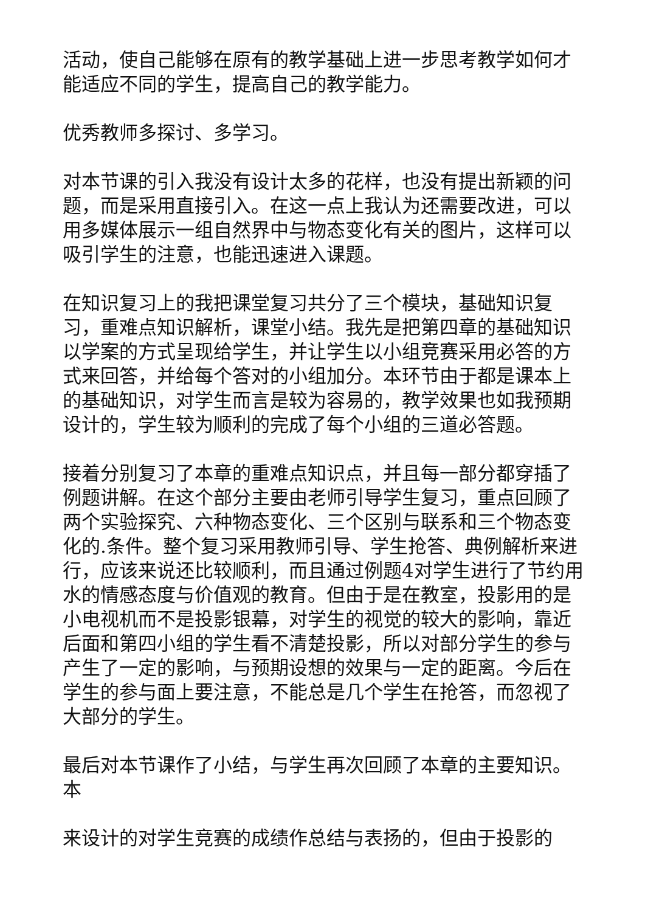活动，使自己能够在原有的教学基础上进一步思考教学如何才能适应不同的学生，提高自己的教学能力。
优秀教师多探讨、多学习。
对本节课的引入我没有设计太多的花样，也没有提出新颖的问题，而是采用直接引入。在这一点上我认为还需要改进，可以用多媒体展示一组自然界中与物态变化有关的图片，这样可以吸引学生的注意，也能迅速进入课题。
在知识复习上的我把课堂复习共分了三个模块，基础知识复习，重难点知识解析，课堂小结。我先是把第四章的基础知识以学案的方式呈现给学生，并让学生以小组竞赛采用必答的方式来回答，并给每个答对的小组加分。本环节由于都是课本上的基础知识，对学生而言是较为容易的，教学效果也如我预期设计的，学生较为顺利的完成了每个小组的三道必答题。
接着分别复习了本章的重难点知识点，并且每一部分都穿插了例题讲解。在这个部分主要由老师引导学生复习，重点回顾了两个实验探究、六种物态变化、三个区别与联系和三个物态变化的.条件。整个复习采用教师引导、学生抢答、典例解析来进行，应该来说还比较顺利，而且通过例题4对学生进行了节约用水的情感态度与价值观的教育。但由于是在教室，投影用的是小电视机而不是投影银幕，对学生的视觉的较大的影响，靠近后面和第四小组的学生看不清楚投影，所以对部分学生的参与产生了一定的影响，与预期设想的效果与一定的距离。今后在学生的参与面上要注意，不能总是几个学生在抢答，而忽视了大部分的学生。
最后对本节课作了小结，与学生再次回顾了本章的主要知识。本
来设计的对学生竞赛的成绩作总结与表扬的，但由于投影的